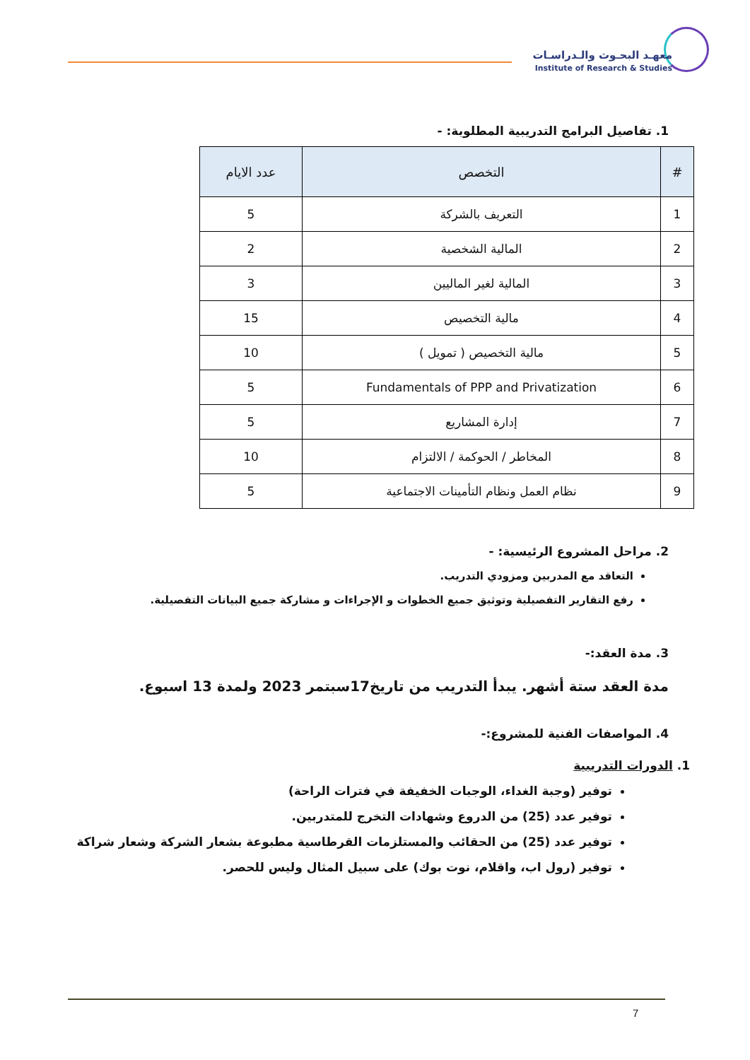معهـد البحـوث والـدراسـات
Institute of Research & Studies
1. تفاصيل البرامج التدريبية المطلوبة: -
| # | التخصص | عدد الايام |
| --- | --- | --- |
| 1 | التعريف بالشركة | 5 |
| 2 | المالية الشخصية | 2 |
| 3 | المالية لغير الماليين | 3 |
| 4 | مالية التخصيص | 15 |
| 5 | مالية التخصيص ( تمويل ) | 10 |
| 6 | Fundamentals of PPP and Privatization | 5 |
| 7 | إدارة المشاريع | 5 |
| 8 | المخاطر / الحوكمة / الالتزام | 10 |
| 9 | نظام العمل ونظام التأمينات الاجتماعية | 5 |
2. مراحل المشروع الرئيسية: -
التعاقد مع المدربين ومزودي التدريب.
رفع التقارير التفصيلية وتوثيق جميع الخطوات و الإجراءات و مشاركة جميع البيانات التفصيلية.
3. مدة العقد:-
مدة العقد ستة أشهر. يبدأ التدريب من تاريخ17سبتمر 2023 ولمدة 13 اسبوع.
4. المواصفات الفنية للمشروع:-
1. الدورات التدريبية
توفير (وجبة الغداء، الوجبات الخفيفة في فترات الراحة)
توفير عدد (25) من الدروع وشهادات التخرج للمتدربين.
توفير عدد (25) من الحقائب والمستلزمات القرطاسية مطبوعة بشعار الشركة وشعار شراكة
توفير (رول اب، واقلام، نوت بوك) على سبيل المثال وليس للحصر.
7